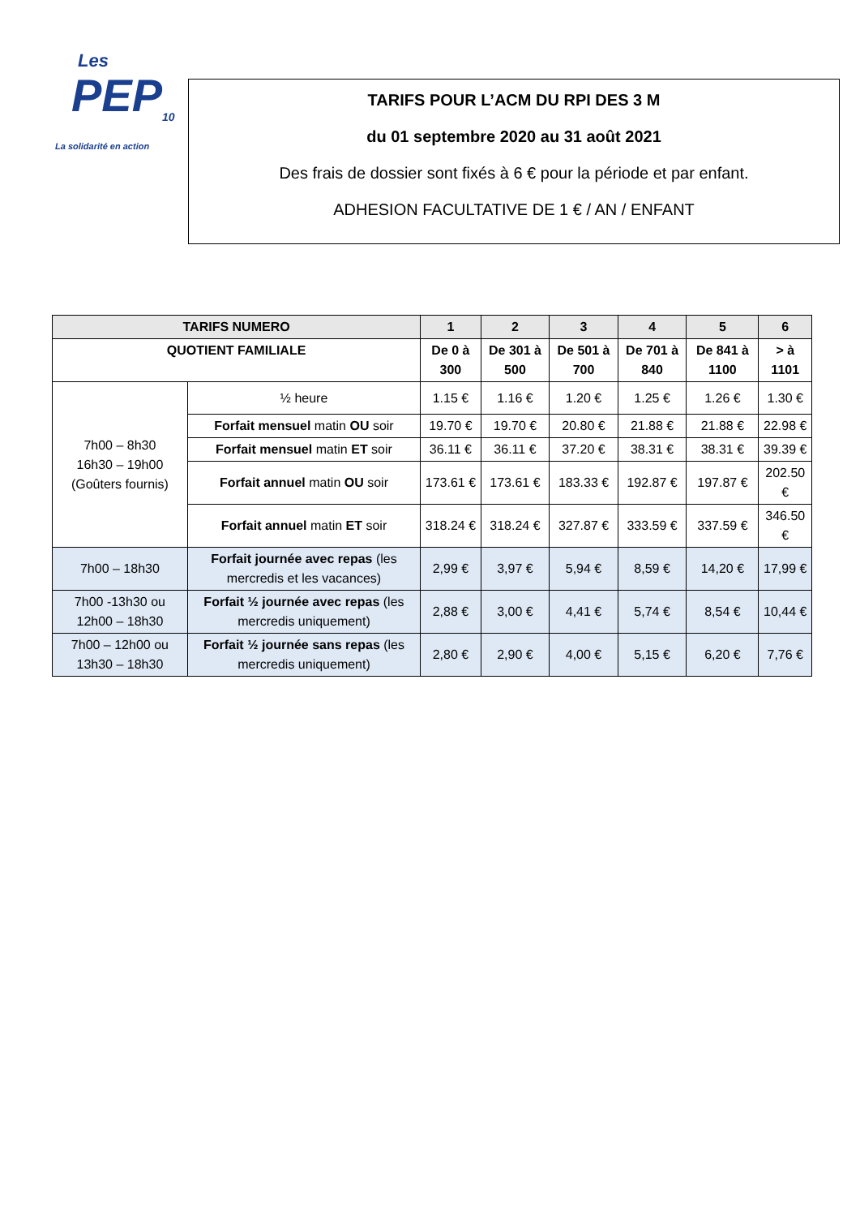Les
PEP<sub>10</sub>
La solidarité en action
TARIFS POUR L’ACM DU RPI DES 3 M
du 01 septembre 2020 au 31 août 2021
Des frais de dossier sont fixés à 6 € pour la période et par enfant.
ADHESION FACULTATIVE DE 1 € / AN / ENFANT
| TARIFS NUMERO | | 1 | 2 | 3 | 4 | 5 | 6 |
| --- | --- | --- | --- | --- | --- | --- | --- |
| QUOTIENT FAMILIALE | | De 0 à 300 | De 301 à 500 | De 501 à 700 | De 701 à 840 | De 841 à 1100 | > à 1101 |
| 7h00 – 8h30 16h30 – 19h00 (Goûters fournis) | ½ heure | 1.15 € | 1.16 € | 1.20 € | 1.25 € | 1.26 € | 1.30 € |
| | Forfait mensuel matin OU soir | 19.70 € | 19.70 € | 20.80 € | 21.88 € | 21.88 € | 22.98 € |
| | Forfait mensuel matin ET soir | 36.11 € | 36.11 € | 37.20 € | 38.31 € | 38.31 € | 39.39 € |
| | Forfait annuel matin OU soir | 173.61 € | 173.61 € | 183.33 € | 192.87 € | 197.87 € | 202.50 € |
| | Forfait annuel matin ET soir | 318.24 € | 318.24 € | 327.87 € | 333.59 € | 337.59 € | 346.50 € |
| 7h00 – 18h30 | Forfait journée avec repas (les mercredis et les vacances) | 2,99 € | 3,97 € | 5,94 € | 8,59 € | 14,20 € | 17,99 € |
| 7h00 -13h30 ou 12h00 – 18h30 | Forfait ½ journée avec repas (les mercredis uniquement) | 2,88 € | 3,00 € | 4,41 € | 5,74 € | 8,54 € | 10,44 € |
| 7h00 – 12h00 ou 13h30 – 18h30 | Forfait ½ journée sans repas (les mercredis uniquement) | 2,80 € | 2,90 € | 4,00 € | 5,15 € | 6,20 € | 7,76 € |